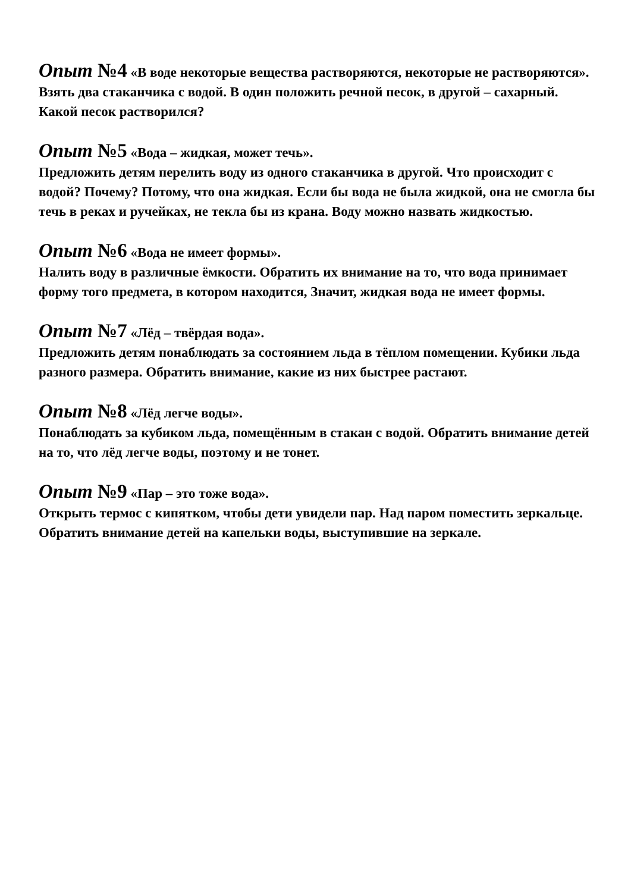Опыт №4 «В воде некоторые вещества растворяются, некоторые не растворяются».
Взять два стаканчика с водой. В один положить речной песок, в другой – сахарный. Какой песок растворился?
Опыт №5 «Вода – жидкая, может течь».
Предложить детям перелить воду из одного стаканчика в другой. Что происходит с водой? Почему? Потому, что она жидкая. Если бы вода не была жидкой, она не смогла бы течь в реках и ручейках, не текла бы из крана. Воду можно назвать жидкостью.
Опыт №6 «Вода не имеет формы».
Налить воду в различные ёмкости. Обратить их внимание на то, что вода принимает форму того предмета, в котором находится, Значит, жидкая вода не имеет формы.
Опыт №7 «Лёд – твёрдая вода».
Предложить детям понаблюдать за состоянием льда в тёплом помещении. Кубики льда разного размера. Обратить внимание, какие из них быстрее растают.
Опыт №8 «Лёд легче воды».
Понаблюдать за кубиком льда, помещённым в стакан с водой. Обратить внимание детей на то, что лёд легче воды, поэтому и не тонет.
Опыт №9 «Пар – это тоже вода».
Открыть термос с кипятком, чтобы дети увидели пар. Над паром поместить зеркальце. Обратить внимание детей на капельки воды, выступившие на зеркале.